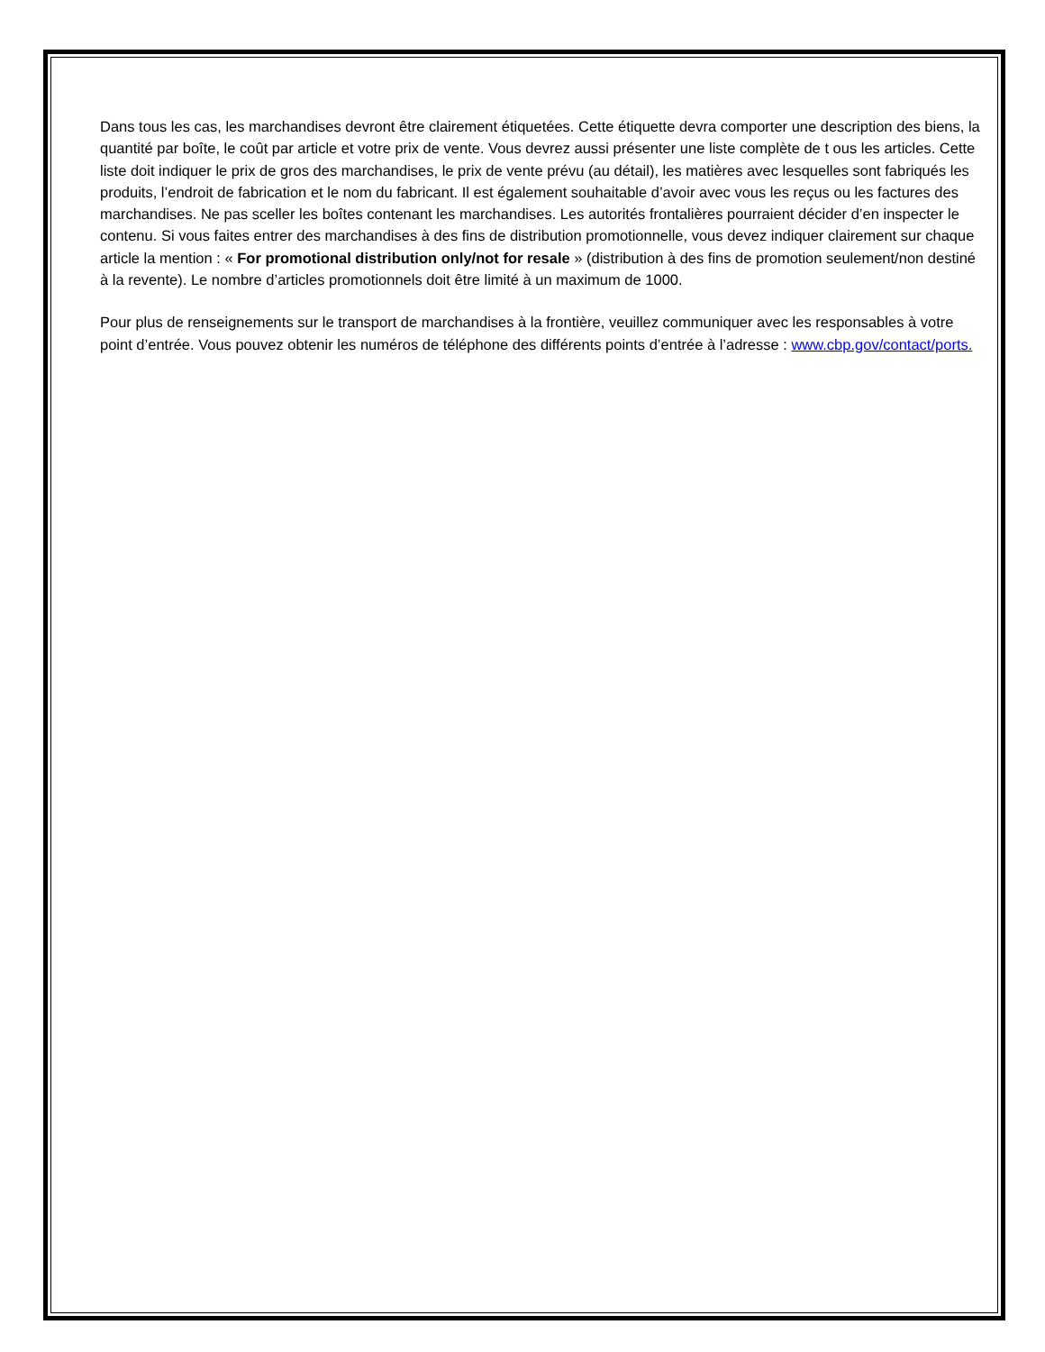Dans tous les cas, les marchandises devront être clairement étiquetées. Cette étiquette devra comporter une description des biens, la quantité par boîte, le coût par article et votre prix de vente. Vous devrez aussi présenter une liste complète de t ous les articles. Cette liste doit indiquer le prix de gros des marchandises, le prix de vente prévu (au détail), les matières avec lesquelles sont fabriqués les produits, l’endroit de fabrication et le nom du fabricant. Il est également souhaitable d’avoir avec vous les reçus ou les factures des marchandises. Ne pas sceller les boîtes contenant les marchandises. Les autorités frontalières pourraient décider d’en inspecter le contenu. Si vous faites entrer des marchandises à des fins de distribution promotionnelle, vous devez indiquer clairement sur chaque article la mention : « For promotional distribution only/not for resale » (distribution à des fins de promotion seulement/non destiné à la revente). Le nombre d’articles promotionnels doit être limité à un maximum de 1000.
Pour plus de renseignements sur le transport de marchandises à la frontière, veuillez communiquer avec les responsables à votre point d’entrée. Vous pouvez obtenir les numéros de téléphone des différents points d’entrée à l’adresse : www.cbp.gov/contact/ports.